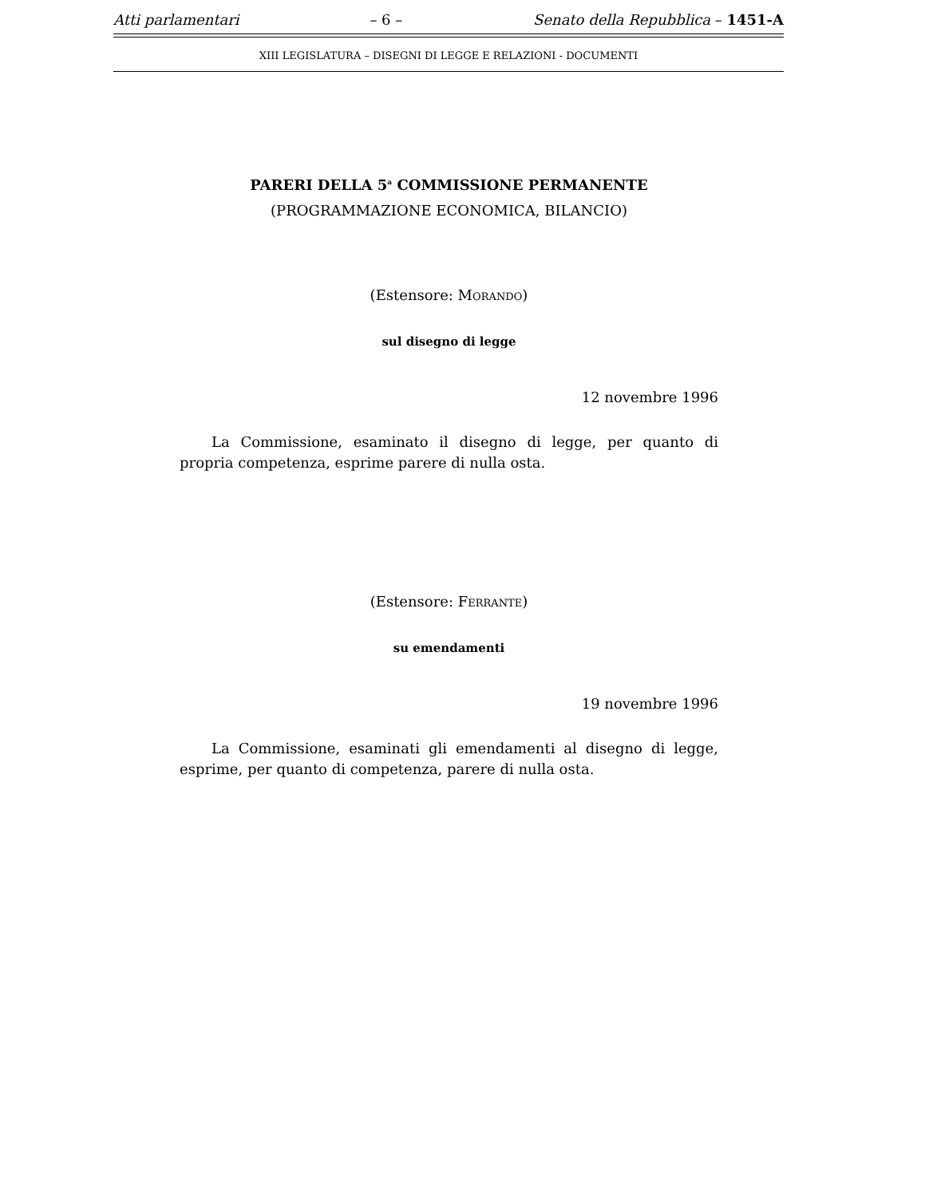Atti parlamentari – 6 – Senato della Repubblica – 1451-A
XIII LEGISLATURA – DISEGNI DI LEGGE E RELAZIONI - DOCUMENTI
PARERI DELLA 5<sup>a</sup> COMMISSIONE PERMANENTE
(PROGRAMMAZIONE ECONOMICA, BILANCIO)
(Estensore: MORANDO)
sul disegno di legge
12 novembre 1996
La Commissione, esaminato il disegno di legge, per quanto di propria competenza, esprime parere di nulla osta.
(Estensore: FERRANTE)
su emendamenti
19 novembre 1996
La Commissione, esaminati gli emendamenti al disegno di legge, esprime, per quanto di competenza, parere di nulla osta.